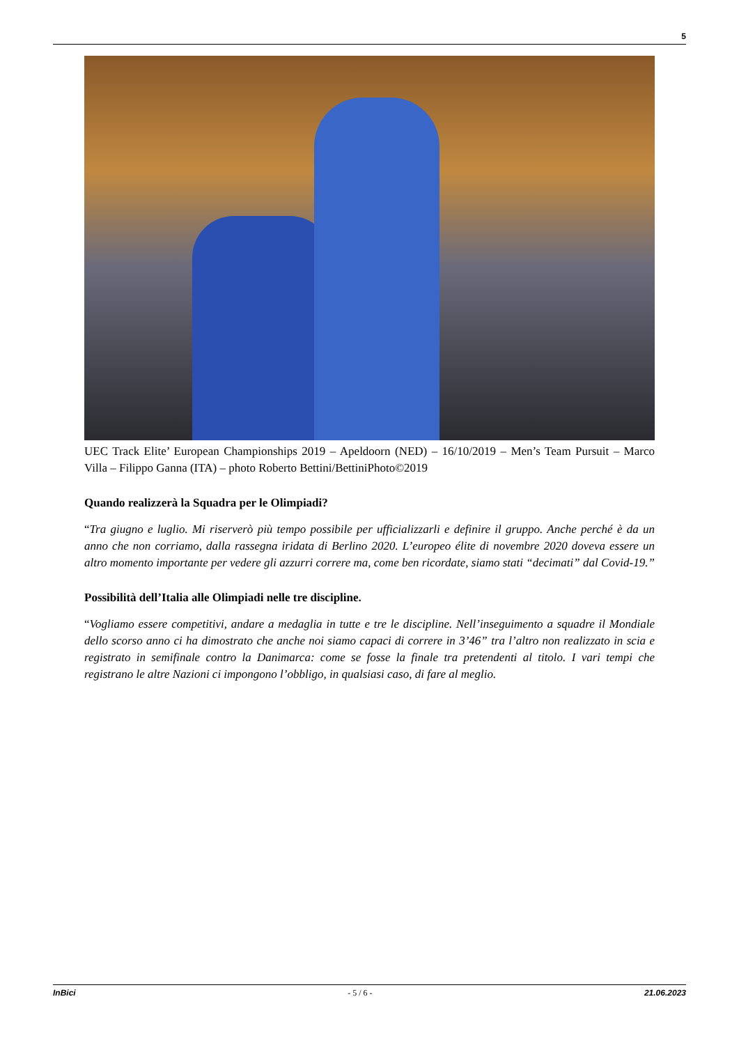5
UEC Track Elite’ European Championships 2019 – Apeldoorn (NED) – 16/10/2019 – Men’s Team Pursuit – Marco Villa – Filippo Ganna (ITA) – photo Roberto Bettini/BettiniPhoto©2019
Quando realizzerà la Squadra per le Olimpiadi?
“Tra giugno e luglio. Mi riserverò più tempo possibile per ufficializzarli e definire il gruppo. Anche perché è da un anno che non corriamo, dalla rassegna iridata di Berlino 2020. L’europeo élite di novembre 2020 doveva essere un altro momento importante per vedere gli azzurri correre ma, come ben ricordate, siamo stati “decimati” dal Covid-19.”
Possibilità dell’Italia alle Olimpiadi nelle tre discipline.
“Vogliamo essere competitivi, andare a medaglia in tutte e tre le discipline. Nell’inseguimento a squadre il Mondiale dello scorso anno ci ha dimostrato che anche noi siamo capaci di correre in 3’46” tra l’altro non realizzato in scia e registrato in semifinale contro la Danimarca: come se fosse la finale tra pretendenti al titolo. I vari tempi che registrano le altre Nazioni ci impongono l’obbligo, in qualsiasi caso, di fare al meglio.
InBici - 5 / 6 - 21.06.2023